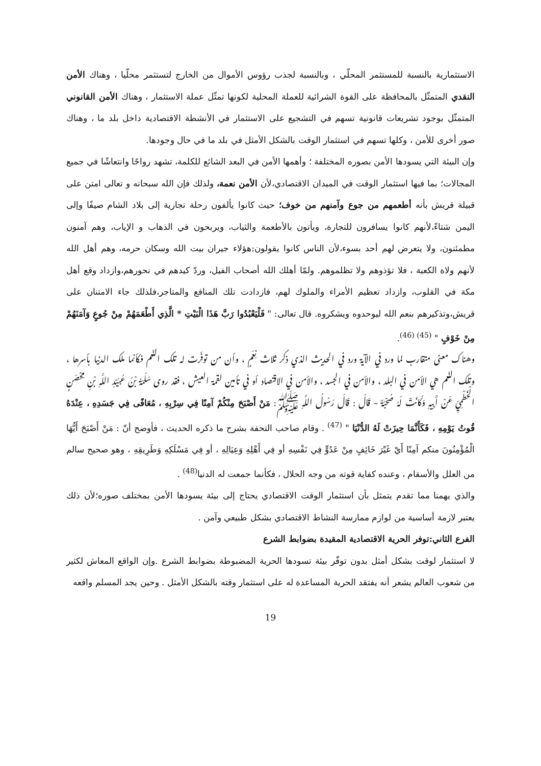الاستثمارية بالنسبة للمستثمر المحلّي ، وبالنسبة لجذب رؤوس الأموال من الخارج لتستثمر محلّيا ، وهناك الأمن النقدي المتمثّل بالمحافظة على القوة الشرائية للعملة المحلية لكونها تمثّل عملة الاستثمار ، وهناك الأمن القانوني المتمثّل بوجود تشريعات قانونية تسهم في التشجيع على الاستثمار في الأنشطة الاقتصادية داخل بلد ما ، وهناك صور أخرى للأمن ، وكلها تسهم في استثمار الوقت بالشكل الأمثل في بلد ما في حال وجودها.
وإن البيئة التي يسودها الأمن بصوره المختلفة ؛ وأهمها الأمن في البعد الشائع للكلمة، تشهد رواجًا وانتعاشًا في جميع المجالات؛ بما فيها استثمار الوقت في الميدان الاقتصادي،لأن الأمن نعمة، ولذلك فإن الله سبحانه و تعالى امتن على قبيلة قريش بأنه أطعمهم من جوع وآمنهم من خوف؛ حيث كانوا يألفون رحلة تجارية إلى بلاد الشام صيفًا وإلى اليمن شتاءً،لأنهم كانوا يسافرون للتجارة، ويأتون بالأطعمة والثياب، ويربحون في الذهاب و الإياب، وهم آمنون مطمئنون، ولا يتعرض لهم أحد بسوء،لأن الناس كانوا يقولون:هؤلاء جيران بيت الله وسكان حرمه، وهم أهل الله لأنهم ولاة الكعبة ، فلا تؤذوهم ولا تظلموهم. ولمّا أهلك الله أصحاب الفيل، وردّ كيدهم في نحورهم،وازداد وقع أهل مكة في القلوب، وازداد تعظيم الأمراء والملوك لهم، فازدادت تلك المنافع والمتاجر،فلذلك جاء الامتنان على قريش،وتذكيرهم بنعم الله ليوحدوه ويشكروه. قال تعالى: " فَلْيَعْبُدُوا رَبَّ هَذَا الْبَيْتِ * الَّذِي أَطْعَمَهُمْ مِنْ جُوعٍ وَآمَنَهُمْ مِنْ خَوْفٍ " <sup>(45) (46)</sup>.
وهناك معنى متقارب لما ورد في الآية ورد في الحديث الذي ذكر ثلاث نِعَمٍ ، وأن من توفّرت له تلك النّعم فكأنما ملك الدنيا بأسرها ، وتلك النّعم هي الأمن في البلد ، والأمن في الجسد ، والأمن في الاقتصاد أو في تأمين لقمة العيش ، فقد روى سَلَمَةُ بْنُ عُبَيْدِ اللَّهِ بْنِ مِحْصَنٍ الْخَطْمِيِّ عَنْ أَبِيهِ وَكَانَتْ لَهُ صُحْبَةٌ – قَالَ : قَالَ رَسُولُ اللَّهِ ﷺ: مَنْ أَصْبَحَ مِنْكُمْ آمِنًا فِي سِرْبِهِ ، مُعَافًى فِي جَسَدِهِ ، عِنْدَهُ قُوتُ يَوْمِهِ ، فَكَأَنَّمَا حِيزَتْ لَهُ الدُّنْيَا " <sup>(47)</sup> . وقام صاحب التحفة بشرح ما ذكره الحديث ، فأوضح أنّ : مَنْ أَصْبَحَ أَيُّهَا الْمُؤْمِنُونَ منكم آمِنًا أَيْ غَيْرَ خَائِفٍ مِنْ عَدُوٍّ فِي نَفْسِهِ أو فِي أَهْلِهِ وَعِيَالِهِ ، أو فِي مَسْلَكِهِ وَطَرِيقِهِ ، وهو صحيح سالم من العلل والأسقام ، وعنده كفاية قوته من وجه الحلال ، فكأنما جمعت له الدنيا<sup>(48)</sup> .
والذي يهمنا مما تقدم يتمثل بأن استثمار الوقت الاقتصادي يحتاج إلى بيئة يسودها الأمن بمختلف صوره؛لأن ذلك يعتبر لازمة أساسية من لوازم ممارسة النشاط الاقتصادي بشكل طبيعي وآمن .
الفرع الثاني:توفر الحرية الاقتصادية المقيدة بضوابط الشرع
لا استثمار لوقت بشكل أمثل بدون توفّر بيئة تسودها الحرية المضبوطة بضوابط الشرع .وإن الواقع المعاش لكثير من شعوب العالم يشعر أنه يفتقد الحرية المساعدة له على استثمار وقته بالشكل الأمثل . وحين يجد المسلم واقعه
19